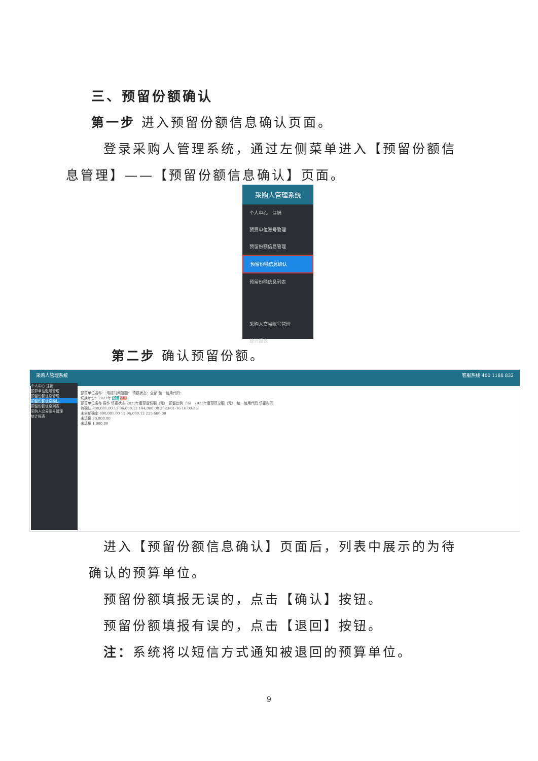三、预留份额确认
第一步 进入预留份额信息确认页面。
登录采购人管理系统，通过左侧菜单进入【预留份额信
息管理】——【预留份额信息确认】页面。
采购人管理系统
个人中心 注销
预算单位账号管理
预留份额信息管理
预留份额信息确认
预留份额信息列表
采购人交易账号管理
统计报表
第二步 确认预留份额。
采购人管理系统 客服热线 400 1188 832
个人中心 注销
预算单位账号管理
预留份额信息管理
预留份额信息确认
预留份额信息列表
采购人交易账号管理
统计报表
预算单位名称： 填报时间范围： 填报状态：全部 统一信用代码：
切换年份：2023年 确认 退回
预算单位名称 操作 填报状态 2023年度预留份额（元） 预留比例（%） 2023年度预算总额（元） 统一信用代码 填报时间
待确认 800,001.00 12 96,000.12 144,000.00 2023-01-16 16:00:53
未全部确定 800,001.00 12 96,000.12 225,600.00
未填报 30,000.00
未填报 1,000.00
进入【预留份额信息确认】页面后，列表中展示的为待
确认的预算单位。
预留份额填报无误的，点击【确认】按钮。
预留份额填报有误的，点击【退回】按钮。
注：系统将以短信方式通知被退回的预算单位。
9